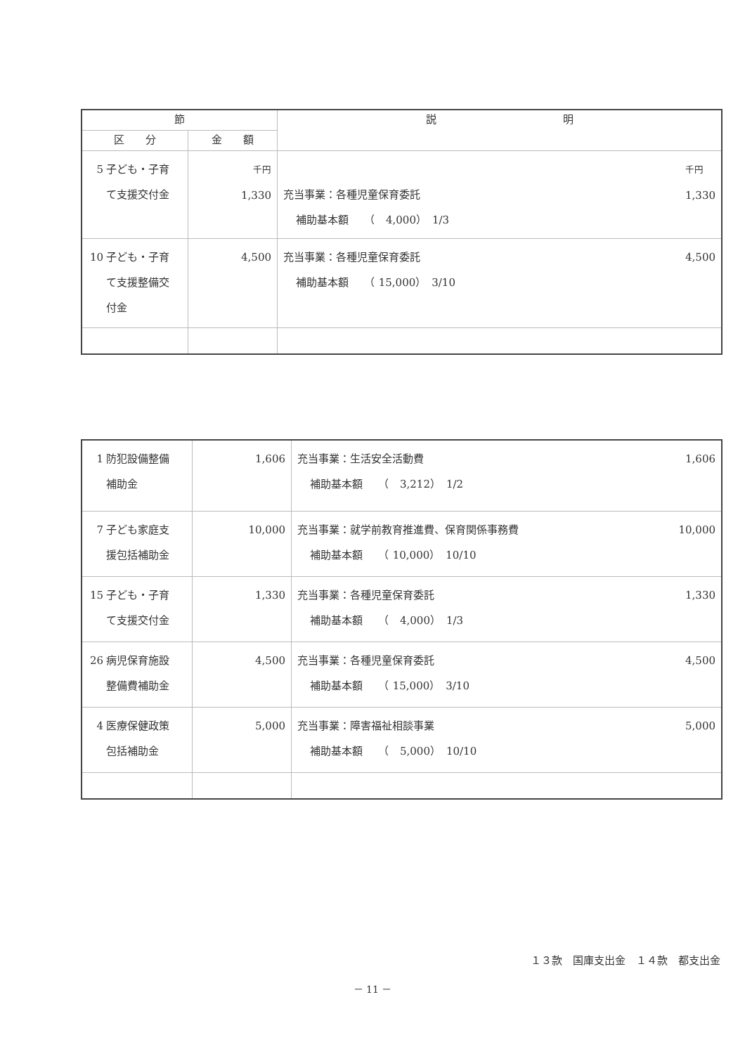| 節 | | 説 明 |
| --- | --- | --- |
| 区 分 | 金 額 | |
| 5 子ども・子育 て支援交付金 | 千円 1,330 | 千円 1,330 充当事業：各種児童保育委託 補助基本額 （ 4,000） 1/3 |
| 10 子ども・子育 て支援整備交 付金 | 4,500 | 4,500 充当事業：各種児童保育委託 補助基本額 （ 15,000） 3/10 |
| 1 防犯設備整備 補助金 | 1,606 | 1,606 充当事業：生活安全活動費 補助基本額 （ 3,212） 1/2 |
| 7 子ども家庭支 援包括補助金 | 10,000 | 10,000 充当事業：就学前教育推進費、保育関係事務費 補助基本額 （ 10,000） 10/10 |
| 15 子ども・子育 て支援交付金 | 1,330 | 1,330 充当事業：各種児童保育委託 補助基本額 （ 4,000） 1/3 |
| 26 病児保育施設 整備費補助金 | 4,500 | 4,500 充当事業：各種児童保育委託 補助基本額 （ 15,000） 3/10 |
| 4 医療保健政策 包括補助金 | 5,000 | 5,000 充当事業：障害福祉相談事業 補助基本額 （ 5,000） 10/10 |
１３款　国庫支出金　１４款　都支出金
－ 11 －